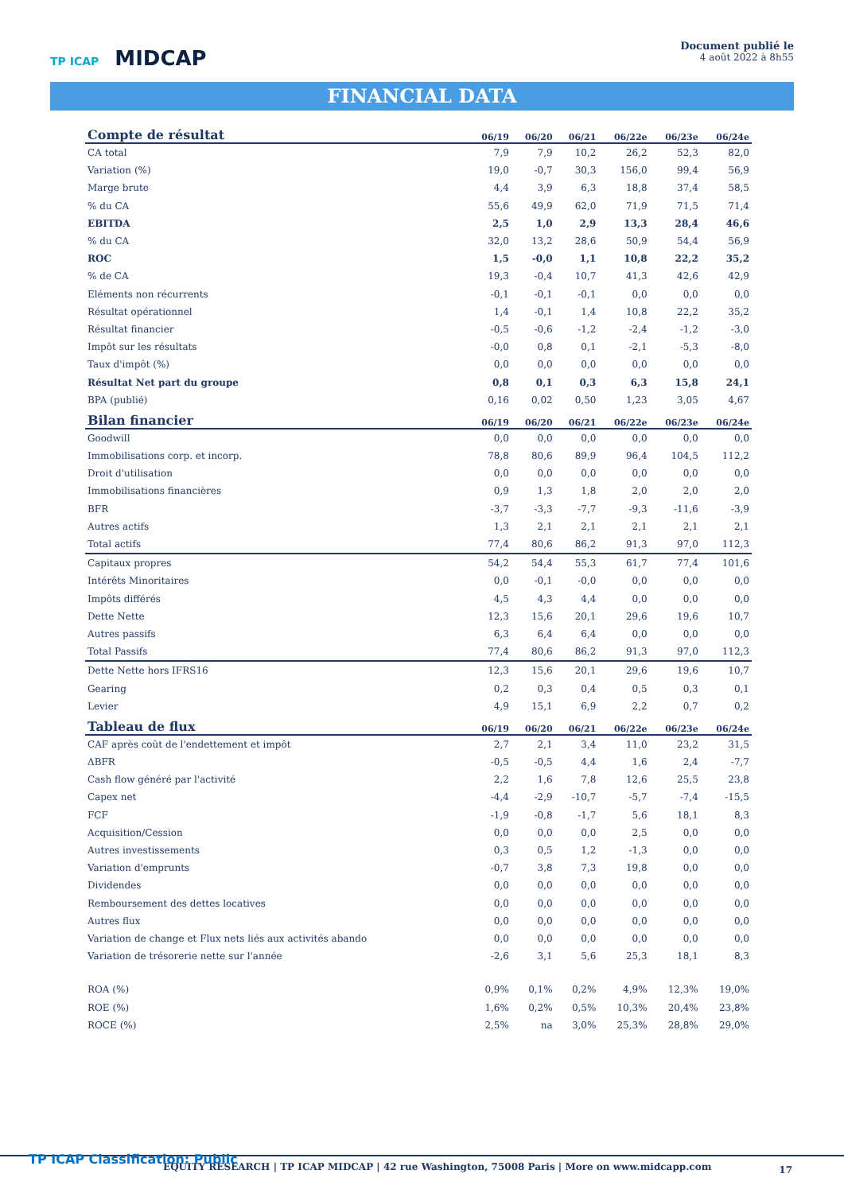TP ICAP MIDCAP
Document publié le
4 août 2022 à 8h55
FINANCIAL DATA
| Compte de résultat | 06/19 | 06/20 | 06/21 | 06/22e | 06/23e | 06/24e |
| --- | --- | --- | --- | --- | --- | --- |
| CA total | 7,9 | 7,9 | 10,2 | 26,2 | 52,3 | 82,0 |
| Variation (%) | 19,0 | -0,7 | 30,3 | 156,0 | 99,4 | 56,9 |
| Marge brute | 4,4 | 3,9 | 6,3 | 18,8 | 37,4 | 58,5 |
| % du CA | 55,6 | 49,9 | 62,0 | 71,9 | 71,5 | 71,4 |
| EBITDA | 2,5 | 1,0 | 2,9 | 13,3 | 28,4 | 46,6 |
| % du CA | 32,0 | 13,2 | 28,6 | 50,9 | 54,4 | 56,9 |
| ROC | 1,5 | -0,0 | 1,1 | 10,8 | 22,2 | 35,2 |
| % de CA | 19,3 | -0,4 | 10,7 | 41,3 | 42,6 | 42,9 |
| Eléments non récurrents | -0,1 | -0,1 | -0,1 | 0,0 | 0,0 | 0,0 |
| Résultat opérationnel | 1,4 | -0,1 | 1,4 | 10,8 | 22,2 | 35,2 |
| Résultat financier | -0,5 | -0,6 | -1,2 | -2,4 | -1,2 | -3,0 |
| Impôt sur les résultats | -0,0 | 0,8 | 0,1 | -2,1 | -5,3 | -8,0 |
| Taux d'impôt (%) | 0,0 | 0,0 | 0,0 | 0,0 | 0,0 | 0,0 |
| Résultat Net part du groupe | 0,8 | 0,1 | 0,3 | 6,3 | 15,8 | 24,1 |
| BPA (publié) | 0,16 | 0,02 | 0,50 | 1,23 | 3,05 | 4,67 |
| Bilan financier | 06/19 | 06/20 | 06/21 | 06/22e | 06/23e | 06/24e |
| Goodwill | 0,0 | 0,0 | 0,0 | 0,0 | 0,0 | 0,0 |
| Immobilisations corp. et incorp. | 78,8 | 80,6 | 89,9 | 96,4 | 104,5 | 112,2 |
| Droit d'utilisation | 0,0 | 0,0 | 0,0 | 0,0 | 0,0 | 0,0 |
| Immobilisations financières | 0,9 | 1,3 | 1,8 | 2,0 | 2,0 | 2,0 |
| BFR | -3,7 | -3,3 | -7,7 | -9,3 | -11,6 | -3,9 |
| Autres actifs | 1,3 | 2,1 | 2,1 | 2,1 | 2,1 | 2,1 |
| Total actifs | 77,4 | 80,6 | 86,2 | 91,3 | 97,0 | 112,3 |
| Capitaux propres | 54,2 | 54,4 | 55,3 | 61,7 | 77,4 | 101,6 |
| Intérêts Minoritaires | 0,0 | -0,1 | -0,0 | 0,0 | 0,0 | 0,0 |
| Impôts différés | 4,5 | 4,3 | 4,4 | 0,0 | 0,0 | 0,0 |
| Dette Nette | 12,3 | 15,6 | 20,1 | 29,6 | 19,6 | 10,7 |
| Autres passifs | 6,3 | 6,4 | 6,4 | 0,0 | 0,0 | 0,0 |
| Total Passifs | 77,4 | 80,6 | 86,2 | 91,3 | 97,0 | 112,3 |
| Dette Nette hors IFRS16 | 12,3 | 15,6 | 20,1 | 29,6 | 19,6 | 10,7 |
| Gearing | 0,2 | 0,3 | 0,4 | 0,5 | 0,3 | 0,1 |
| Levier | 4,9 | 15,1 | 6,9 | 2,2 | 0,7 | 0,2 |
| Tableau de flux | 06/19 | 06/20 | 06/21 | 06/22e | 06/23e | 06/24e |
| CAF après coût de l'endettement et impôt | 2,7 | 2,1 | 3,4 | 11,0 | 23,2 | 31,5 |
| ΔBFR | -0,5 | -0,5 | 4,4 | 1,6 | 2,4 | -7,7 |
| Cash flow généré par l'activité | 2,2 | 1,6 | 7,8 | 12,6 | 25,5 | 23,8 |
| Capex net | -4,4 | -2,9 | -10,7 | -5,7 | -7,4 | -15,5 |
| FCF | -1,9 | -0,8 | -1,7 | 5,6 | 18,1 | 8,3 |
| Acquisition/Cession | 0,0 | 0,0 | 0,0 | 2,5 | 0,0 | 0,0 |
| Autres investissements | 0,3 | 0,5 | 1,2 | -1,3 | 0,0 | 0,0 |
| Variation d'emprunts | -0,7 | 3,8 | 7,3 | 19,8 | 0,0 | 0,0 |
| Dividendes | 0,0 | 0,0 | 0,0 | 0,0 | 0,0 | 0,0 |
| Remboursement des dettes locatives | 0,0 | 0,0 | 0,0 | 0,0 | 0,0 | 0,0 |
| Autres flux | 0,0 | 0,0 | 0,0 | 0,0 | 0,0 | 0,0 |
| Variation de change et Flux nets liés aux activités abando | 0,0 | 0,0 | 0,0 | 0,0 | 0,0 | 0,0 |
| Variation de trésorerie nette sur l'année | -2,6 | 3,1 | 5,6 | 25,3 | 18,1 | 8,3 |
| ROA (%) | 0,9% | 0,1% | 0,2% | 4,9% | 12,3% | 19,0% |
| ROE (%) | 1,6% | 0,2% | 0,5% | 10,3% | 20,4% | 23,8% |
| ROCE (%) | 2,5% | na | 3,0% | 25,3% | 28,8% | 29,0% |
TP ICAP Classification: Public
EQUITY RESEARCH | TP ICAP MIDCAP | 42 rue Washington, 75008 Paris | More on www.midcapp.com
17